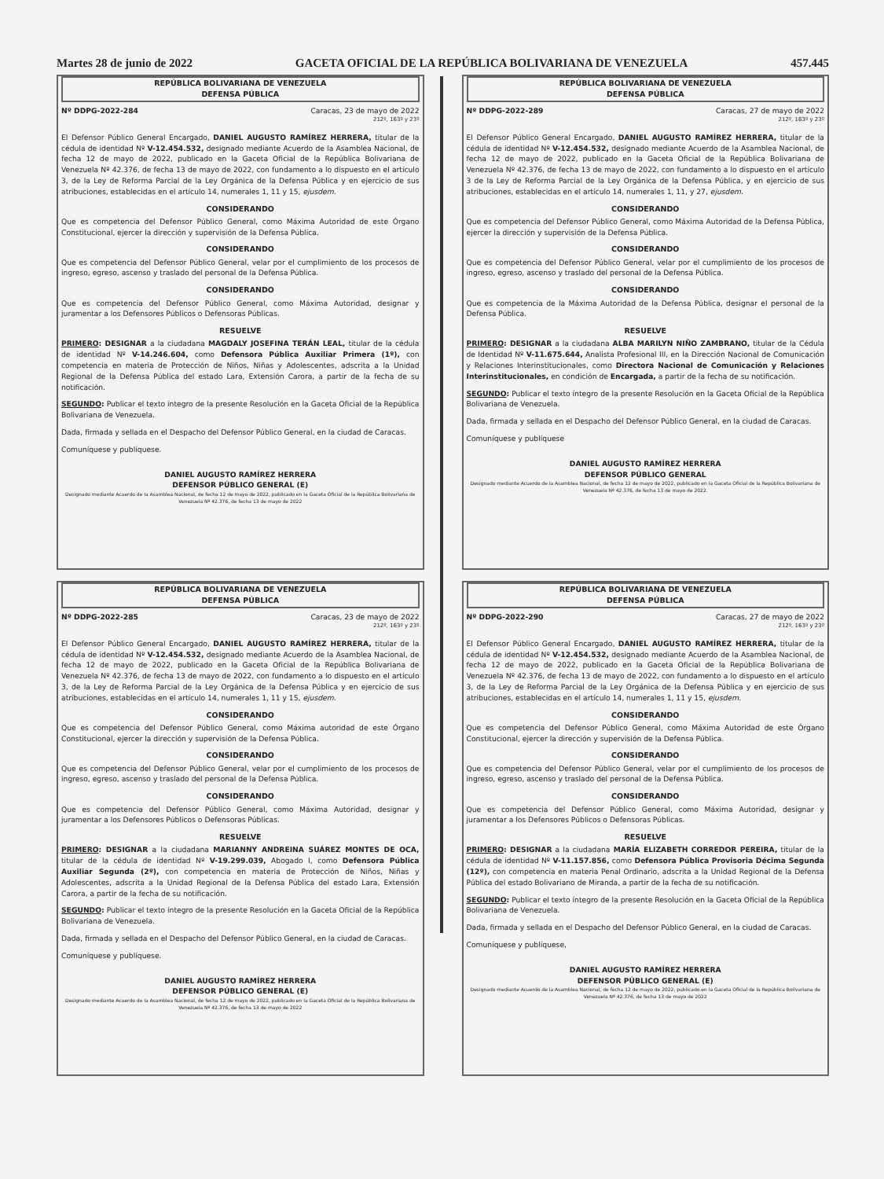Martes 28 de junio de 2022 GACETA OFICIAL DE LA REPÚBLICA BOLIVARIANA DE VENEZUELA 457.445
REPÚBLICA BOLIVARIANA DE VENEZUELA
DEFENSA PÚBLICA
Nº DDPG-2022-284 Caracas, 23 de mayo de 2022
212º, 163º y 23º
El Defensor Público General Encargado, DANIEL AUGUSTO RAMÍREZ HERRERA, titular de la cédula de identidad Nº V-12.454.532, designado mediante Acuerdo de la Asamblea Nacional, de fecha 12 de mayo de 2022, publicado en la Gaceta Oficial de la República Bolivariana de Venezuela Nº 42.376, de fecha 13 de mayo de 2022, con fundamento a lo dispuesto en el artículo 3, de la Ley de Reforma Parcial de la Ley Orgánica de la Defensa Pública y en ejercicio de sus atribuciones, establecidas en el artículo 14, numerales 1, 11 y 15, ejusdem.
CONSIDERANDO
Que es competencia del Defensor Público General, como Máxima Autoridad de este Órgano Constitucional, ejercer la dirección y supervisión de la Defensa Pública.
CONSIDERANDO
Que es competencia del Defensor Público General, velar por el cumplimiento de los procesos de ingreso, egreso, ascenso y traslado del personal de la Defensa Pública.
CONSIDERANDO
Que es competencia del Defensor Público General, como Máxima Autoridad, designar y juramentar a los Defensores Públicos o Defensoras Públicas.
RESUELVE
PRIMERO: DESIGNAR a la ciudadana MAGDALY JOSEFINA TERÁN LEAL, titular de la cédula de identidad Nº V-14.246.604, como Defensora Pública Auxiliar Primera (1º), con competencia en materia de Protección de Niños, Niñas y Adolescentes, adscrita a la Unidad Regional de la Defensa Pública del estado Lara, Extensión Carora, a partir de la fecha de su notificación.
SEGUNDO: Publicar el texto íntegro de la presente Resolución en la Gaceta Oficial de la República Bolivariana de Venezuela.
Dada, firmada y sellada en el Despacho del Defensor Público General, en la ciudad de Caracas.
Comuníquese y publíquese.
DANIEL AUGUSTO RAMÍREZ HERRERA
DEFENSOR PÚBLICO GENERAL (E)
Designado mediante Acuerdo de la Asamblea Nacional, de fecha 12 de mayo de 2022, publicado en la Gaceta Oficial de la República Bolivariana de Venezuela Nº 42.376, de fecha 13 de mayo de 2022
REPÚBLICA BOLIVARIANA DE VENEZUELA
DEFENSA PÚBLICA
Nº DDPG-2022-289 Caracas, 27 de mayo de 2022
212º, 163º y 23º
El Defensor Público General Encargado, DANIEL AUGUSTO RAMÍREZ HERRERA, titular de la cédula de identidad Nº V-12.454.532, designado mediante Acuerdo de la Asamblea Nacional, de fecha 12 de mayo de 2022, publicado en la Gaceta Oficial de la República Bolivariana de Venezuela Nº 42.376, de fecha 13 de mayo de 2022, con fundamento a lo dispuesto en el artículo 3 de la Ley de Reforma Parcial de la Ley Orgánica de la Defensa Pública, y en ejercicio de sus atribuciones, establecidas en el artículo 14, numerales 1, 11, y 27, ejusdem.
CONSIDERANDO
Que es competencia del Defensor Público General, como Máxima Autoridad de la Defensa Pública, ejercer la dirección y supervisión de la Defensa Pública.
CONSIDERANDO
Que es competencia del Defensor Público General, velar por el cumplimiento de los procesos de ingreso, egreso, ascenso y traslado del personal de la Defensa Pública.
CONSIDERANDO
Que es competencia de la Máxima Autoridad de la Defensa Pública, designar el personal de la Defensa Pública.
RESUELVE
PRIMERO: DESIGNAR a la ciudadana ALBA MARILYN NIÑO ZAMBRANO, titular de la Cédula de Identidad Nº V-11.675.644, Analista Profesional III, en la Dirección Nacional de Comunicación y Relaciones Interinstitucionales, como Directora Nacional de Comunicación y Relaciones Interinstitucionales, en condición de Encargada, a partir de la fecha de su notificación.
SEGUNDO: Publicar el texto íntegro de la presente Resolución en la Gaceta Oficial de la República Bolivariana de Venezuela.
Dada, firmada y sellada en el Despacho del Defensor Público General, en la ciudad de Caracas.
Comuníquese y publíquese
DANIEL AUGUSTO RAMÍREZ HERRERA
DEFENSOR PÚBLICO GENERAL
Designado mediante Acuerdo de la Asamblea Nacional, de fecha 12 de mayo de 2022, publicado en la Gaceta Oficial de la República Bolivariana de Venezuela Nº 42.376, de fecha 13 de mayo de 2022.
REPÚBLICA BOLIVARIANA DE VENEZUELA
DEFENSA PÚBLICA
Nº DDPG-2022-285 Caracas, 23 de mayo de 2022
212º, 163º y 23º
El Defensor Público General Encargado, DANIEL AUGUSTO RAMÍREZ HERRERA, titular de la cédula de identidad Nº V-12.454.532, designado mediante Acuerdo de la Asamblea Nacional, de fecha 12 de mayo de 2022, publicado en la Gaceta Oficial de la República Bolivariana de Venezuela Nº 42.376, de fecha 13 de mayo de 2022, con fundamento a lo dispuesto en el artículo 3, de la Ley de Reforma Parcial de la Ley Orgánica de la Defensa Pública y en ejercicio de sus atribuciones, establecidas en el artículo 14, numerales 1, 11 y 15, ejusdem.
CONSIDERANDO
Que es competencia del Defensor Público General, como Máxima autoridad de este Órgano Constitucional, ejercer la dirección y supervisión de la Defensa Pública.
CONSIDERANDO
Que es competencia del Defensor Público General, velar por el cumplimiento de los procesos de ingreso, egreso, ascenso y traslado del personal de la Defensa Pública.
CONSIDERANDO
Que es competencia del Defensor Público General, como Máxima Autoridad, designar y juramentar a los Defensores Públicos o Defensoras Públicas.
RESUELVE
PRIMERO: DESIGNAR a la ciudadana MARIANNY ANDREINA SUÁREZ MONTES DE OCA, titular de la cédula de identidad Nº V-19.299.039, Abogado I, como Defensora Pública Auxiliar Segunda (2º), con competencia en materia de Protección de Niños, Niñas y Adolescentes, adscrita a la Unidad Regional de la Defensa Pública del estado Lara, Extensión Carora, a partir de la fecha de su notificación.
SEGUNDO: Publicar el texto íntegro de la presente Resolución en la Gaceta Oficial de la República Bolivariana de Venezuela.
Dada, firmada y sellada en el Despacho del Defensor Público General, en la ciudad de Caracas.
Comuníquese y publíquese.
DANIEL AUGUSTO RAMÍREZ HERRERA
DEFENSOR PÚBLICO GENERAL (E)
Designado mediante Acuerdo de la Asamblea Nacional, de fecha 12 de mayo de 2022, publicado en la Gaceta Oficial de la República Bolivariana de Venezuela Nº 42.376, de fecha 13 de mayo de 2022
REPÚBLICA BOLIVARIANA DE VENEZUELA
DEFENSA PÚBLICA
Nº DDPG-2022-290 Caracas, 27 de mayo de 2022
212º, 163º y 23º
El Defensor Público General Encargado, DANIEL AUGUSTO RAMÍREZ HERRERA, titular de la cédula de identidad Nº V-12.454.532, designado mediante Acuerdo de la Asamblea Nacional, de fecha 12 de mayo de 2022, publicado en la Gaceta Oficial de la República Bolivariana de Venezuela Nº 42.376, de fecha 13 de mayo de 2022, con fundamento a lo dispuesto en el artículo 3, de la Ley de Reforma Parcial de la Ley Orgánica de la Defensa Pública y en ejercicio de sus atribuciones, establecidas en el artículo 14, numerales 1, 11 y 15, ejusdem.
CONSIDERANDO
Que es competencia del Defensor Público General, como Máxima Autoridad de este Órgano Constitucional, ejercer la dirección y supervisión de la Defensa Pública.
CONSIDERANDO
Que es competencia del Defensor Público General, velar por el cumplimiento de los procesos de ingreso, egreso, ascenso y traslado del personal de la Defensa Pública.
CONSIDERANDO
Que es competencia del Defensor Público General, como Máxima Autoridad, designar y juramentar a los Defensores Públicos o Defensoras Públicas.
RESUELVE
PRIMERO: DESIGNAR a la ciudadana MARÍA ELIZABETH CORREDOR PEREIRA, titular de la cédula de identidad Nº V-11.157.856, como Defensora Pública Provisoria Décima Segunda (12º), con competencia en materia Penal Ordinario, adscrita a la Unidad Regional de la Defensa Pública del estado Bolivariano de Miranda, a partir de la fecha de su notificación.
SEGUNDO: Publicar el texto íntegro de la presente Resolución en la Gaceta Oficial de la República Bolivariana de Venezuela.
Dada, firmada y sellada en el Despacho del Defensor Público General, en la ciudad de Caracas.
Comuníquese y publíquese,
DANIEL AUGUSTO RAMÍREZ HERRERA
DEFENSOR PÚBLICO GENERAL (E)
Designado mediante Acuerdo de la Asamblea Nacional, de fecha 12 de mayo de 2022, publicado en la Gaceta Oficial de la República Bolivariana de Venezuela Nº 42.376, de fecha 13 de mayo de 2022